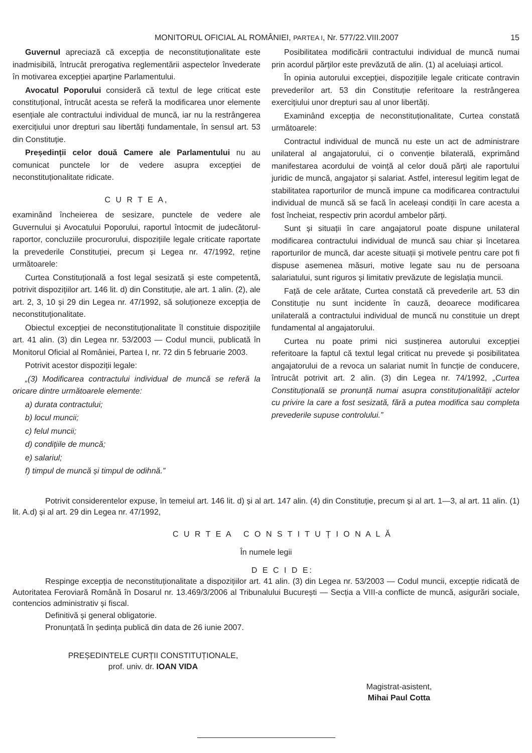MONITORUL OFICIAL AL ROMÂNIEI, PARTEA I, Nr. 577/22.VIII.2007 15
Guvernul apreciază că excepția de neconstituționalitate este inadmisibilă, întrucât prerogativa reglementării aspectelor învederate în motivarea excepției aparține Parlamentului.
Avocatul Poporului consideră că textul de lege criticat este constituțional, întrucât acesta se referă la modificarea unor elemente esențiale ale contractului individual de muncă, iar nu la restrângerea exercițiului unor drepturi sau libertăți fundamentale, în sensul art. 53 din Constituție.
Președinții celor două Camere ale Parlamentului nu au comunicat punctele lor de vedere asupra excepției de neconstituționalitate ridicate.
C U R T E A,
examinând încheierea de sesizare, punctele de vedere ale Guvernului și Avocatului Poporului, raportul întocmit de judecătorul-raportor, concluziile procurorului, dispozițiile legale criticate raportate la prevederile Constituției, precum și Legea nr. 47/1992, reține următoarele:
Curtea Constituțională a fost legal sesizată și este competentă, potrivit dispozițiilor art. 146 lit. d) din Constituție, ale art. 1 alin. (2), ale art. 2, 3, 10 și 29 din Legea nr. 47/1992, să soluționeze excepția de neconstituționalitate.
Obiectul excepției de neconstituționalitate îl constituie dispozițiile art. 41 alin. (3) din Legea nr. 53/2003 — Codul muncii, publicată în Monitorul Oficial al României, Partea I, nr. 72 din 5 februarie 2003.
Potrivit acestor dispoziții legale:
„(3) Modificarea contractului individual de muncă se referă la oricare dintre următoarele elemente:
a) durata contractului;
b) locul muncii;
c) felul muncii;
d) condițiile de muncă;
e) salariul;
f) timpul de muncă și timpul de odihnă.”
Posibilitatea modificării contractului individual de muncă numai prin acordul părților este prevăzută de alin. (1) al aceluiași articol.
În opinia autorului excepției, dispozițiile legale criticate contravin prevederilor art. 53 din Constituție referitoare la restrângerea exercițiului unor drepturi sau al unor libertăți.
Examinând excepția de neconstituționalitate, Curtea constată următoarele:
Contractul individual de muncă nu este un act de administrare unilateral al angajatorului, ci o convenție bilaterală, exprimând manifestarea acordului de voință al celor două părți ale raportului juridic de muncă, angajator și salariat. Astfel, interesul legitim legat de stabilitatea raporturilor de muncă impune ca modificarea contractului individual de muncă să se facă în aceleași condiții în care acesta a fost încheiat, respectiv prin acordul ambelor părți.
Sunt și situații în care angajatorul poate dispune unilateral modificarea contractului individual de muncă sau chiar și încetarea raporturilor de muncă, dar aceste situații și motivele pentru care pot fi dispuse asemenea măsuri, motive legate sau nu de persoana salariatului, sunt riguros și limitativ prevăzute de legislația muncii.
Față de cele arătate, Curtea constată că prevederile art. 53 din Constituție nu sunt incidente în cauză, deoarece modificarea unilaterală a contractului individual de muncă nu constituie un drept fundamental al angajatorului.
Curtea nu poate primi nici susținerea autorului excepției referitoare la faptul că textul legal criticat nu prevede și posibilitatea angajatorului de a revoca un salariat numit în funcție de conducere, întrucât potrivit art. 2 alin. (3) din Legea nr. 74/1992, „Curtea Constituțională se pronunță numai asupra constituționalității actelor cu privire la care a fost sesizată, fără a putea modifica sau completa prevederile supuse controlului.”
Potrivit considerentelor expuse, în temeiul art. 146 lit. d) și al art. 147 alin. (4) din Constituție, precum și al art. 1—3, al art. 11 alin. (1) lit. A.d) și al art. 29 din Legea nr. 47/1992,
C U R T E A C O N S T I T U Ț I O N A L Ă
În numele legii
D E C I D E:
Respinge excepția de neconstituționalitate a dispozițiilor art. 41 alin. (3) din Legea nr. 53/2003 — Codul muncii, excepție ridicată de Autoritatea Feroviară Română în Dosarul nr. 13.469/3/2006 al Tribunalului București — Secția a VIII-a conflicte de muncă, asigurări sociale, contencios administrativ și fiscal.
Definitivă și general obligatorie.
Pronunțată în ședința publică din data de 26 iunie 2007.
PREȘEDINTELE CURȚII CONSTITUȚIONALE,
prof. univ. dr. IOAN VIDA
Magistrat-asistent,
Mihai Paul Cotta